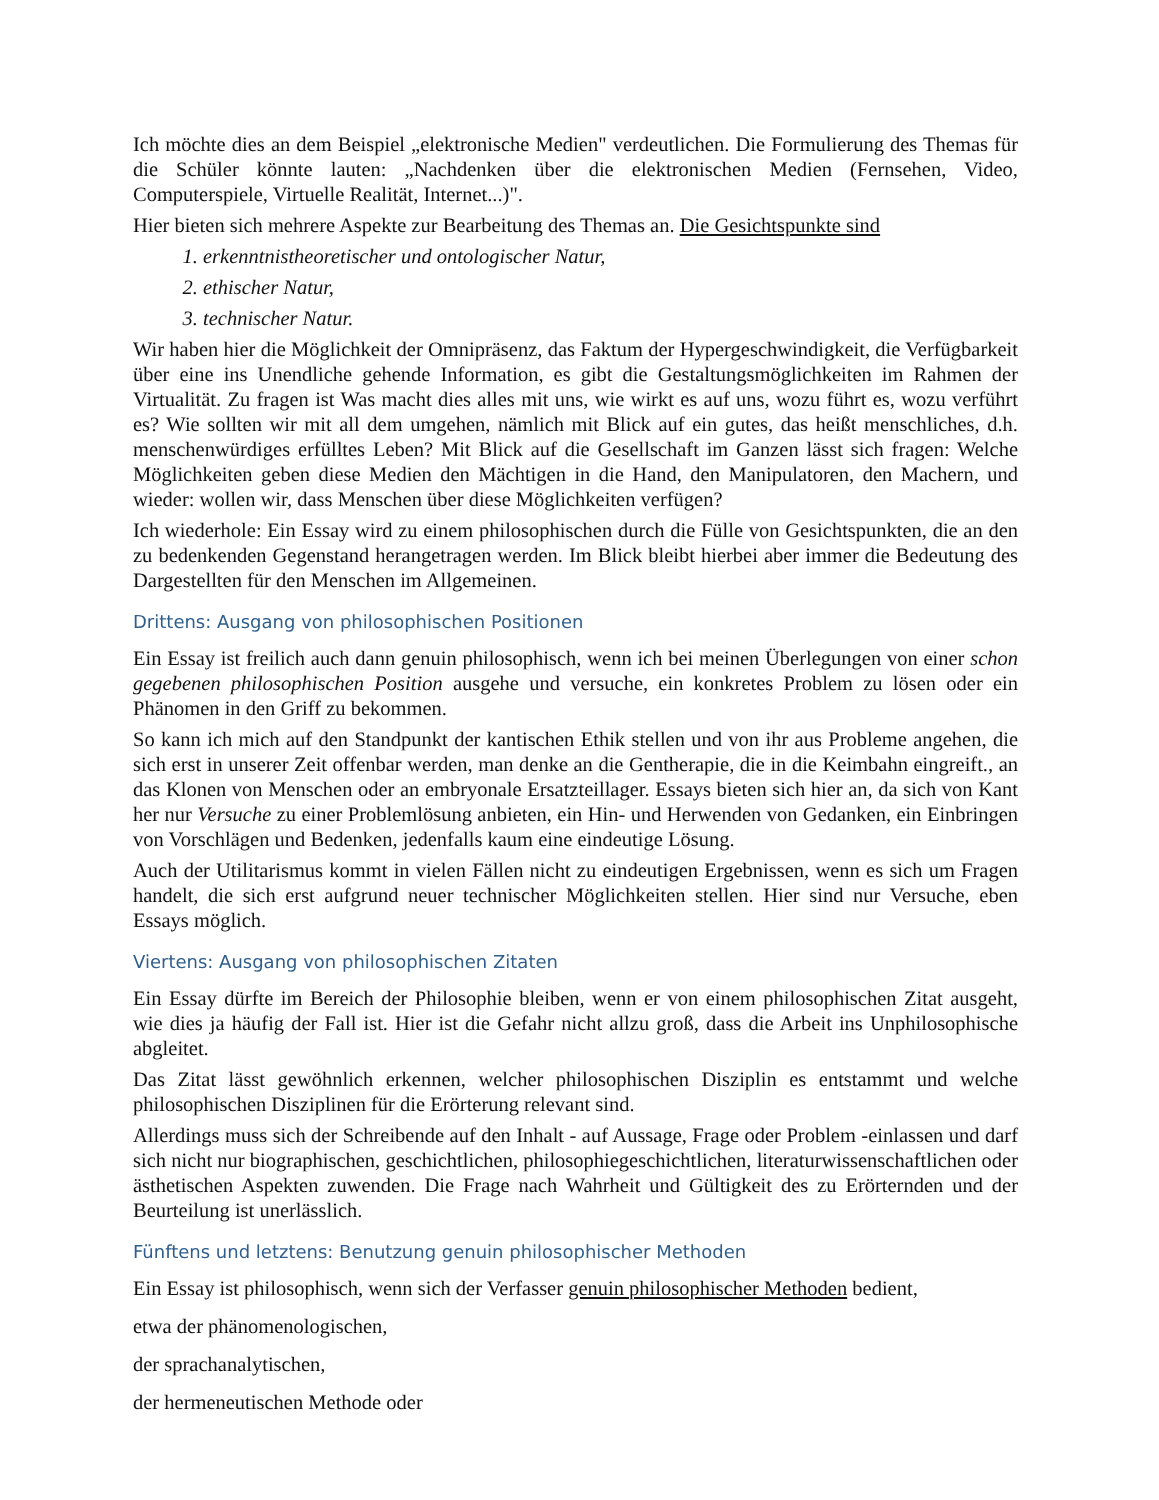Ich möchte dies an dem Beispiel „elektronische Medien" verdeutlichen. Die Formulierung des Themas für die Schüler könnte lauten: „Nachdenken über die elektronischen Medien (Fernsehen, Video, Computerspiele, Virtuelle Realität, Internet...)".
Hier bieten sich mehrere Aspekte zur Bearbeitung des Themas an. Die Gesichtspunkte sind
1. erkenntnistheoretischer und ontologischer Natur,
2. ethischer Natur,
3. technischer Natur.
Wir haben hier die Möglichkeit der Omnipräsenz, das Faktum der Hypergeschwindigkeit, die Verfügbarkeit über eine ins Unendliche gehende Information, es gibt die Gestaltungsmöglichkeiten im Rahmen der Virtualität. Zu fragen ist Was macht dies alles mit uns, wie wirkt es auf uns, wozu führt es, wozu verführt es? Wie sollten wir mit all dem umgehen, nämlich mit Blick auf ein gutes, das heißt menschliches, d.h. menschenwürdiges erfülltes Leben? Mit Blick auf die Gesellschaft im Ganzen lässt sich fragen: Welche Möglichkeiten geben diese Medien den Mächtigen in die Hand, den Manipulatoren, den Machern, und wieder: wollen wir, dass Menschen über diese Möglichkeiten verfügen?
Ich wiederhole: Ein Essay wird zu einem philosophischen durch die Fülle von Gesichtspunkten, die an den zu bedenkenden Gegenstand herangetragen werden. Im Blick bleibt hierbei aber immer die Bedeutung des Dargestellten für den Menschen im Allgemeinen.
Drittens: Ausgang von philosophischen Positionen
Ein Essay ist freilich auch dann genuin philosophisch, wenn ich bei meinen Überlegungen von einer schon gegebenen philosophischen Position ausgehe und versuche, ein konkretes Problem zu lösen oder ein Phänomen in den Griff zu bekommen.
So kann ich mich auf den Standpunkt der kantischen Ethik stellen und von ihr aus Probleme angehen, die sich erst in unserer Zeit offenbar werden, man denke an die Gentherapie, die in die Keimbahn eingreift., an das Klonen von Menschen oder an embryonale Ersatzteillager. Essays bieten sich hier an, da sich von Kant her nur Versuche zu einer Problemlösung anbieten, ein Hin- und Herwenden von Gedanken, ein Einbringen von Vorschlägen und Bedenken, jedenfalls kaum eine eindeutige Lösung.
Auch der Utilitarismus kommt in vielen Fällen nicht zu eindeutigen Ergebnissen, wenn es sich um Fragen handelt, die sich erst aufgrund neuer technischer Möglichkeiten stellen. Hier sind nur Versuche, eben Essays möglich.
Viertens: Ausgang von philosophischen Zitaten
Ein Essay dürfte im Bereich der Philosophie bleiben, wenn er von einem philosophischen Zitat ausgeht, wie dies ja häufig der Fall ist. Hier ist die Gefahr nicht allzu groß, dass die Arbeit ins Unphilosophische abgleitet.
Das Zitat lässt gewöhnlich erkennen, welcher philosophischen Disziplin es entstammt und welche philosophischen Disziplinen für die Erörterung relevant sind.
Allerdings muss sich der Schreibende auf den Inhalt - auf Aussage, Frage oder Problem -einlassen und darf sich nicht nur biographischen, geschichtlichen, philosophiegeschichtlichen, literaturwissenschaftlichen oder ästhetischen Aspekten zuwenden. Die Frage nach Wahrheit und Gültigkeit des zu Erörternden und der Beurteilung ist unerlässlich.
Fünftens und letztens: Benutzung genuin philosophischer Methoden
Ein Essay ist philosophisch, wenn sich der Verfasser genuin philosophischer Methoden bedient,
etwa der phänomenologischen,
der sprachanalytischen,
der hermeneutischen Methode oder